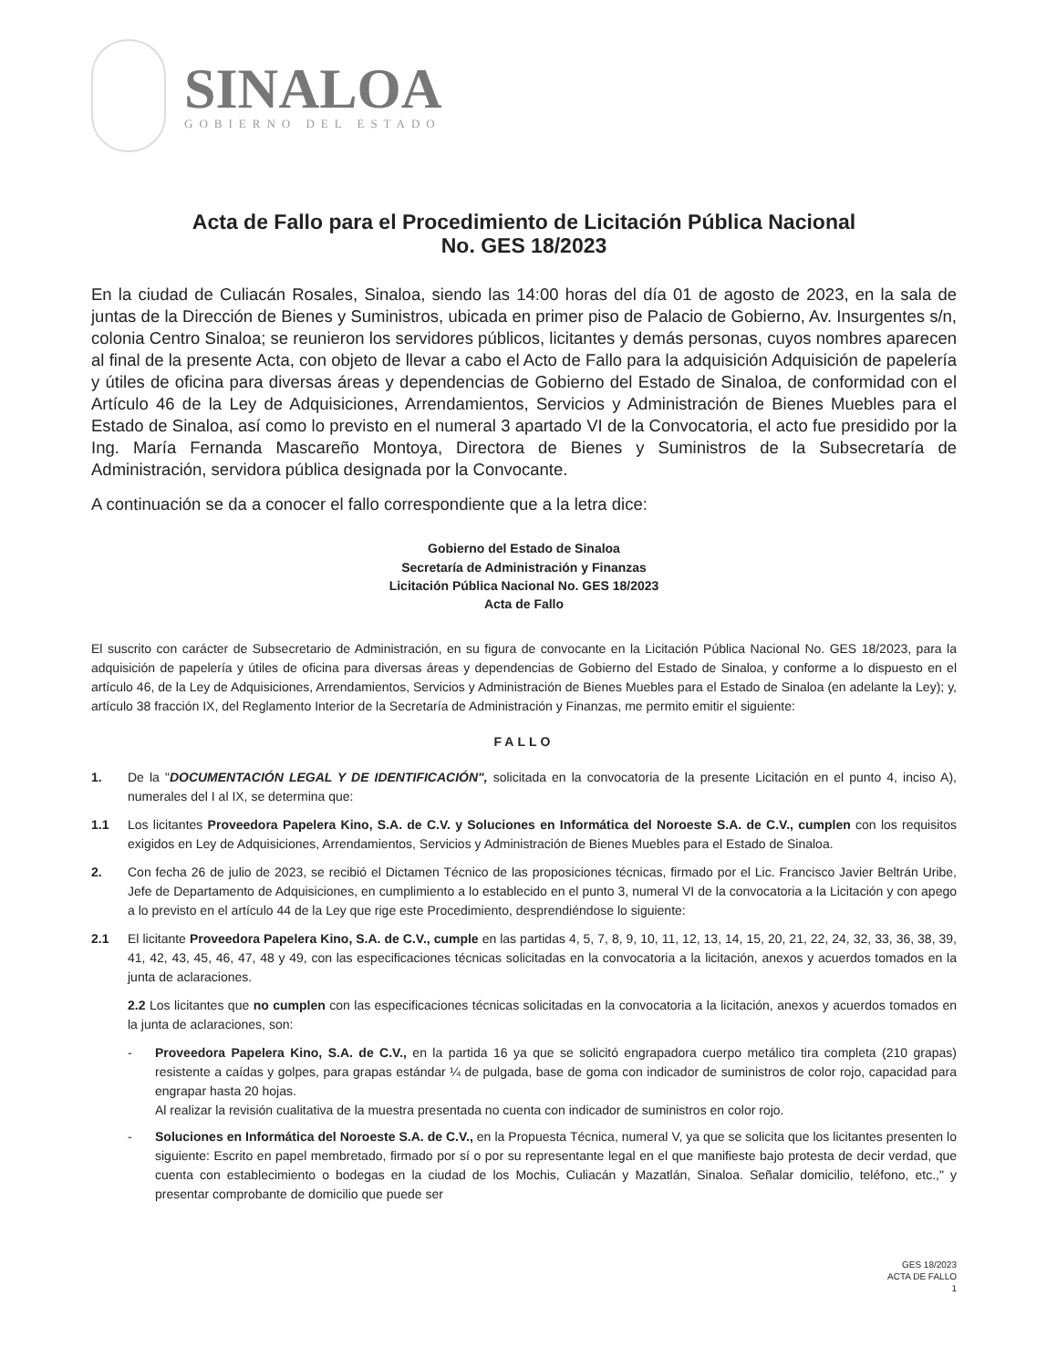SINALOA
GOBIERNO DEL ESTADO
Acta de Fallo para el Procedimiento de Licitación Pública Nacional
No. GES 18/2023
En la ciudad de Culiacán Rosales, Sinaloa, siendo las 14:00 horas del día 01 de agosto de 2023, en la sala de juntas de la Dirección de Bienes y Suministros, ubicada en primer piso de Palacio de Gobierno, Av. Insurgentes s/n, colonia Centro Sinaloa; se reunieron los servidores públicos, licitantes y demás personas, cuyos nombres aparecen al final de la presente Acta, con objeto de llevar a cabo el Acto de Fallo para la adquisición Adquisición de papelería y útiles de oficina para diversas áreas y dependencias de Gobierno del Estado de Sinaloa, de conformidad con el Artículo 46 de la Ley de Adquisiciones, Arrendamientos, Servicios y Administración de Bienes Muebles para el Estado de Sinaloa, así como lo previsto en el numeral 3 apartado VI de la Convocatoria, el acto fue presidido por la Ing. María Fernanda Mascareño Montoya, Directora de Bienes y Suministros de la Subsecretaría de Administración, servidora pública designada por la Convocante.
A continuación se da a conocer el fallo correspondiente que a la letra dice:
Gobierno del Estado de Sinaloa
Secretaría de Administración y Finanzas
Licitación Pública Nacional No. GES 18/2023
Acta de Fallo
El suscrito con carácter de Subsecretario de Administración, en su figura de convocante en la Licitación Pública Nacional No. GES 18/2023, para la adquisición de papelería y útiles de oficina para diversas áreas y dependencias de Gobierno del Estado de Sinaloa, y conforme a lo dispuesto en el artículo 46, de la Ley de Adquisiciones, Arrendamientos, Servicios y Administración de Bienes Muebles para el Estado de Sinaloa (en adelante la Ley); y, artículo 38 fracción IX, del Reglamento Interior de la Secretaría de Administración y Finanzas, me permito emitir el siguiente:
FALLO
1. De la "DOCUMENTACIÓN LEGAL Y DE IDENTIFICACIÓN", solicitada en la convocatoria de la presente Licitación en el punto 4, inciso A), numerales del I al IX, se determina que:
1.1 Los licitantes Proveedora Papelera Kino, S.A. de C.V. y Soluciones en Informática del Noroeste S.A. de C.V., cumplen con los requisitos exigidos en Ley de Adquisiciones, Arrendamientos, Servicios y Administración de Bienes Muebles para el Estado de Sinaloa.
2. Con fecha 26 de julio de 2023, se recibió el Dictamen Técnico de las proposiciones técnicas, firmado por el Lic. Francisco Javier Beltrán Uribe, Jefe de Departamento de Adquisiciones, en cumplimiento a lo establecido en el punto 3, numeral VI de la convocatoria a la Licitación y con apego a lo previsto en el artículo 44 de la Ley que rige este Procedimiento, desprendiéndose lo siguiente:
2.1 El licitante Proveedora Papelera Kino, S.A. de C.V., cumple en las partidas 4, 5, 7, 8, 9, 10, 11, 12, 13, 14, 15, 20, 21, 22, 24, 32, 33, 36, 38, 39, 41, 42, 43, 45, 46, 47, 48 y 49, con las especificaciones técnicas solicitadas en la convocatoria a la licitación, anexos y acuerdos tomados en la junta de aclaraciones.
2.2 Los licitantes que no cumplen con las especificaciones técnicas solicitadas en la convocatoria a la licitación, anexos y acuerdos tomados en la junta de aclaraciones, son:
- Proveedora Papelera Kino, S.A. de C.V., en la partida 16 ya que se solicitó engrapadora cuerpo metálico tira completa (210 grapas) resistente a caídas y golpes, para grapas estándar ¼ de pulgada, base de goma con indicador de suministros de color rojo, capacidad para engrapar hasta 20 hojas.
Al realizar la revisión cualitativa de la muestra presentada no cuenta con indicador de suministros en color rojo.
- Soluciones en Informática del Noroeste S.A. de C.V., en la Propuesta Técnica, numeral V, ya que se solicita que los licitantes presenten lo siguiente: Escrito en papel membretado, firmado por sí o por su representante legal en el que manifieste bajo protesta de decir verdad, que cuenta con establecimiento o bodegas en la ciudad de los Mochis, Culiacán y Mazatlán, Sinaloa. Señalar domicilio, teléfono, etc.," y presentar comprobante de domicilio que puede ser
GES 18/2023
ACTA DE FALLO
1